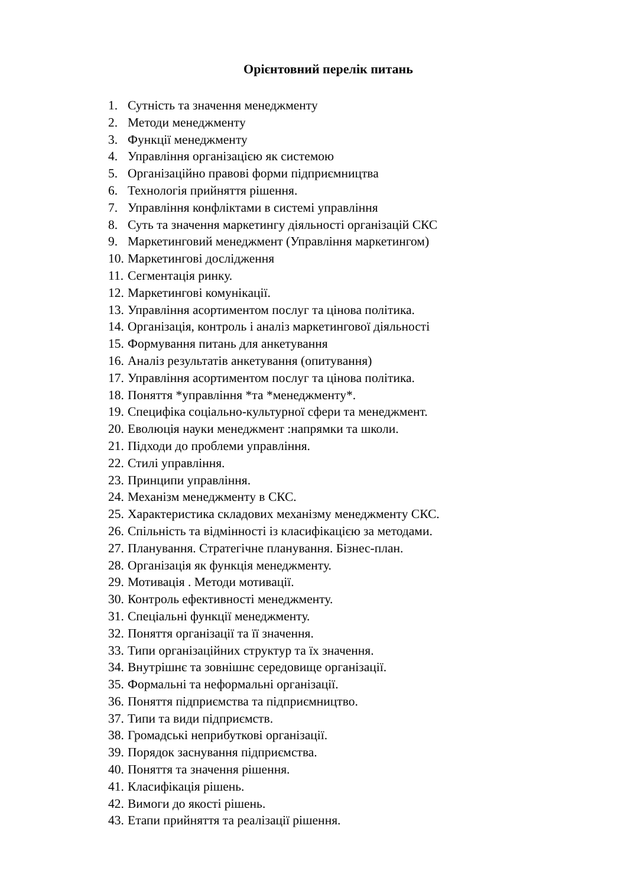Орієнтовний перелік питань
1. Сутність та значення менеджменту
2. Методи менеджменту
3. Функції менеджменту
4. Управління організацією як системою
5. Організаційно правові форми підприємництва
6. Технологія прийняття рішення.
7. Управління конфліктами в системі управління
8. Суть та значення маркетингу діяльності організацій СКС
9. Маркетинговий менеджмент (Управління маркетингом)
10. Маркетингові дослідження
11. Сегментація ринку.
12. Маркетингові комунікації.
13. Управління асортиментом послуг та цінова політика.
14. Організація, контроль і аналіз маркетингової діяльності
15. Формування питань для анкетування
16. Аналіз результатів анкетування (опитування)
17. Управління асортиментом послуг та цінова політика.
18. Поняття *управління *та *менеджменту*.
19. Специфіка соціально-культурної сфери та менеджмент.
20. Еволюція науки менеджмент :напрямки та школи.
21. Підходи до проблеми управління.
22. Стилі управління.
23. Принципи управління.
24. Механізм менеджменту в СКС.
25. Характеристика складових механізму менеджменту СКС.
26. Спільність та відмінності із класифікацією за методами.
27. Планування. Стратегічне планування. Бізнес-план.
28. Організація як функція менеджменту.
29. Мотивація . Методи мотивації.
30. Контроль ефективності менеджменту.
31. Спеціальні функції менеджменту.
32. Поняття організації та її значення.
33. Типи організаційних структур та їх значення.
34. Внутрішнє та зовнішнє середовище організації.
35. Формальні та неформальні організації.
36. Поняття підприємства та підприємництво.
37. Типи та види підприємств.
38. Громадські неприбуткові організації.
39. Порядок заснування підприємства.
40. Поняття та значення рішення.
41. Класифікація рішень.
42. Вимоги до якості рішень.
43. Етапи прийняття та реалізації рішення.